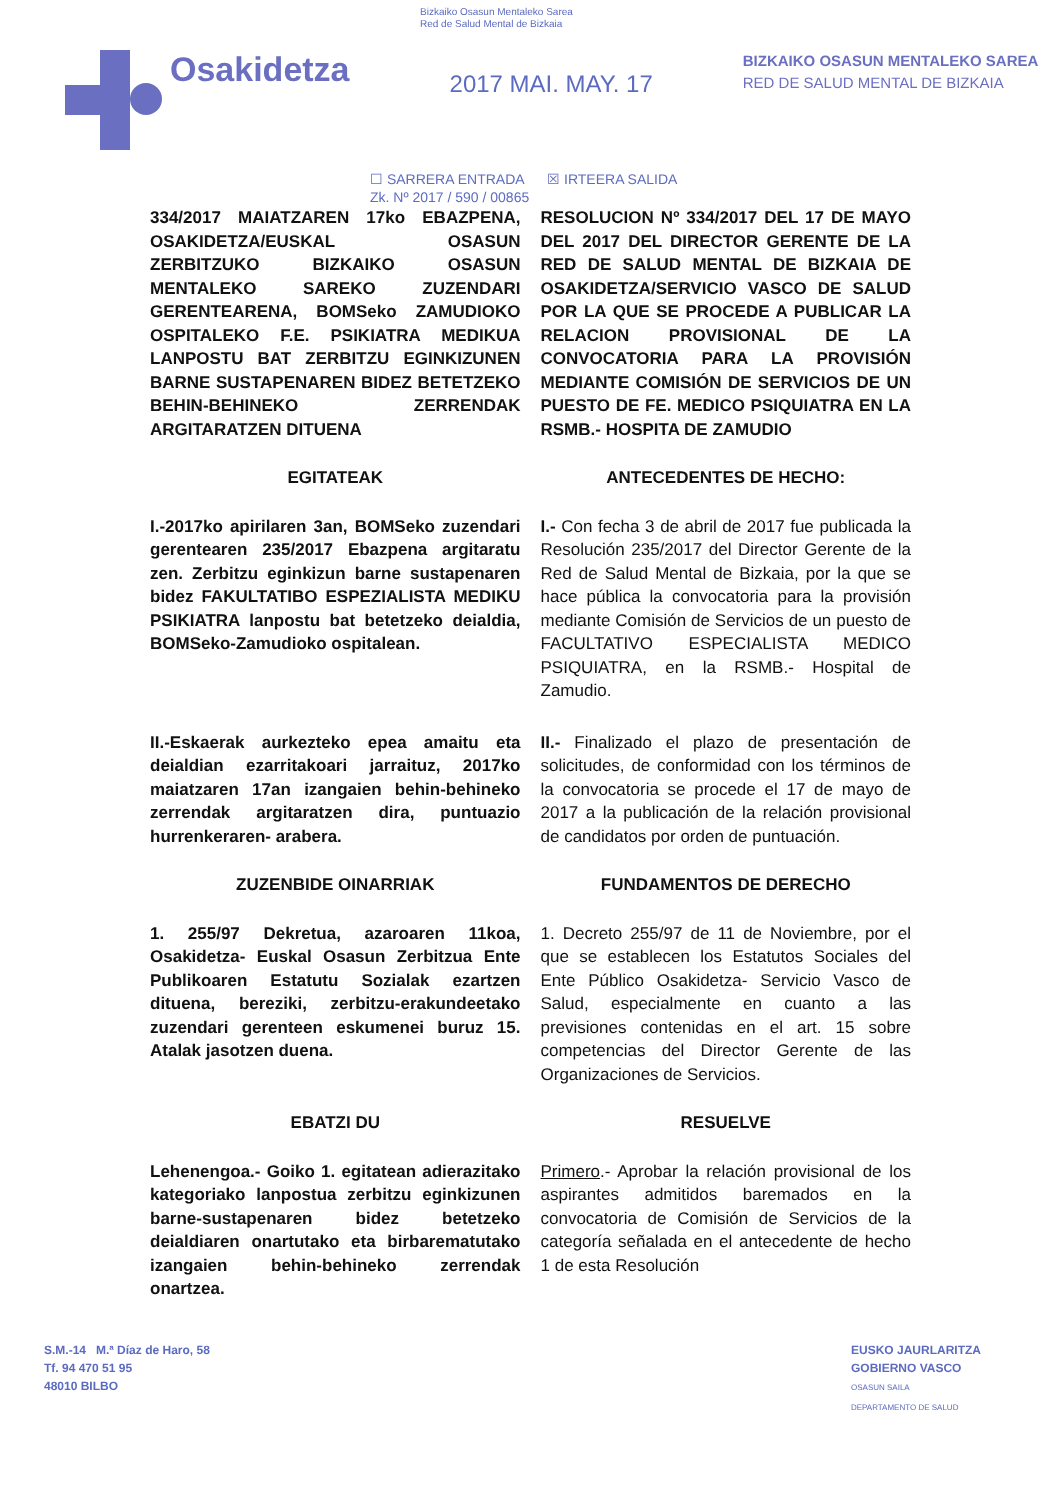Bizkaiko Osasun Mentaleko Sarea
Red de Salud Mental de Bizkaia
Osakidetza
2017 MAI. MAY. 17
BIZKAIKO OSASUN MENTALEKO SAREA
RED DE SALUD MENTAL DE BIZKAIA
☐ SARRERA ENTRADA ☒ IRTEERA SALIDA
Zk. Nº 2017 / 590 / 00865
334/2017 MAIATZAREN 17ko EBAZPENA, OSAKIDETZA/EUSKAL OSASUN ZERBITZUKO BIZKAIKO OSASUN MENTALEKO SAREKO ZUZENDARI GERENTEARENA, BOMSeko ZAMUDIOKO OSPITALEKO F.E. PSIKIATRA MEDIKUA LANPOSTU BAT ZERBITZU EGINKIZUNEN BARNE SUSTAPENAREN BIDEZ BETETZEKO BEHIN-BEHINEKO ZERRENDAK ARGITARATZEN DITUENA
RESOLUCION Nº 334/2017 DEL 17 DE MAYO DEL 2017 DEL DIRECTOR GERENTE DE LA RED DE SALUD MENTAL DE BIZKAIA DE OSAKIDETZA/SERVICIO VASCO DE SALUD POR LA QUE SE PROCEDE A PUBLICAR LA RELACION PROVISIONAL DE LA CONVOCATORIA PARA LA PROVISIÓN MEDIANTE COMISIÓN DE SERVICIOS DE UN PUESTO DE FE. MEDICO PSIQUIATRA EN LA RSMB.- HOSPITA DE ZAMUDIO
EGITATEAK ANTECEDENTES DE HECHO:
I.-2017ko apirilaren 3an, BOMSeko zuzendari gerentearen 235/2017 Ebazpena argitaratu zen. Zerbitzu eginkizun barne sustapenaren bidez FAKULTATIBO ESPEZIALISTA MEDIKU PSIKIATRA lanpostu bat betetzeko deialdia, BOMSeko-Zamudioko ospitalean.
I.- Con fecha 3 de abril de 2017 fue publicada la Resolución 235/2017 del Director Gerente de la Red de Salud Mental de Bizkaia, por la que se hace pública la convocatoria para la provisión mediante Comisión de Servicios de un puesto de FACULTATIVO ESPECIALISTA MEDICO PSIQUIATRA, en la RSMB.- Hospital de Zamudio.
II.-Eskaerak aurkezteko epea amaitu eta deialdian ezarritakoari jarraituz, 2017ko maiatzaren 17an izangaien behin-behineko zerrendak argitaratzen dira, puntuazio hurrenkeraren- arabera.
II.- Finalizado el plazo de presentación de solicitudes, de conformidad con los términos de la convocatoria se procede el 17 de mayo de 2017 a la publicación de la relación provisional de candidatos por orden de puntuación.
ZUZENBIDE OINARRIAK FUNDAMENTOS DE DERECHO
1. 255/97 Dekretua, azaroaren 11koa, Osakidetza- Euskal Osasun Zerbitzua Ente Publikoaren Estatutu Sozialak ezartzen dituena, bereziki, zerbitzu-erakundeetako zuzendari gerenteen eskumenei buruz 15. Atalak jasotzen duena.
1. Decreto 255/97 de 11 de Noviembre, por el que se establecen los Estatutos Sociales del Ente Público Osakidetza- Servicio Vasco de Salud, especialmente en cuanto a las previsiones contenidas en el art. 15 sobre competencias del Director Gerente de las Organizaciones de Servicios.
EBATZI DU RESUELVE
Lehenengoa.- Goiko 1. egitatean adierazitako kategoriako lanpostua zerbitzu eginkizunen barne-sustapenaren bidez betetzeko deialdiaren onartutako eta birbarematutako izangaien behin-behineko zerrendak onartzea.
Primero.- Aprobar la relación provisional de los aspirantes admitidos baremados en la convocatoria de Comisión de Servicios de la categoría señalada en el antecedente de hecho 1 de esta Resolución
S.M.-14 M.ª Díaz de Haro, 58
Tf. 94 470 51 95
48010 BILBO
EUSKO JAURLARITZA
GOBIERNO VASCO
OSASUN SAILA
DEPARTAMENTO DE SALUD